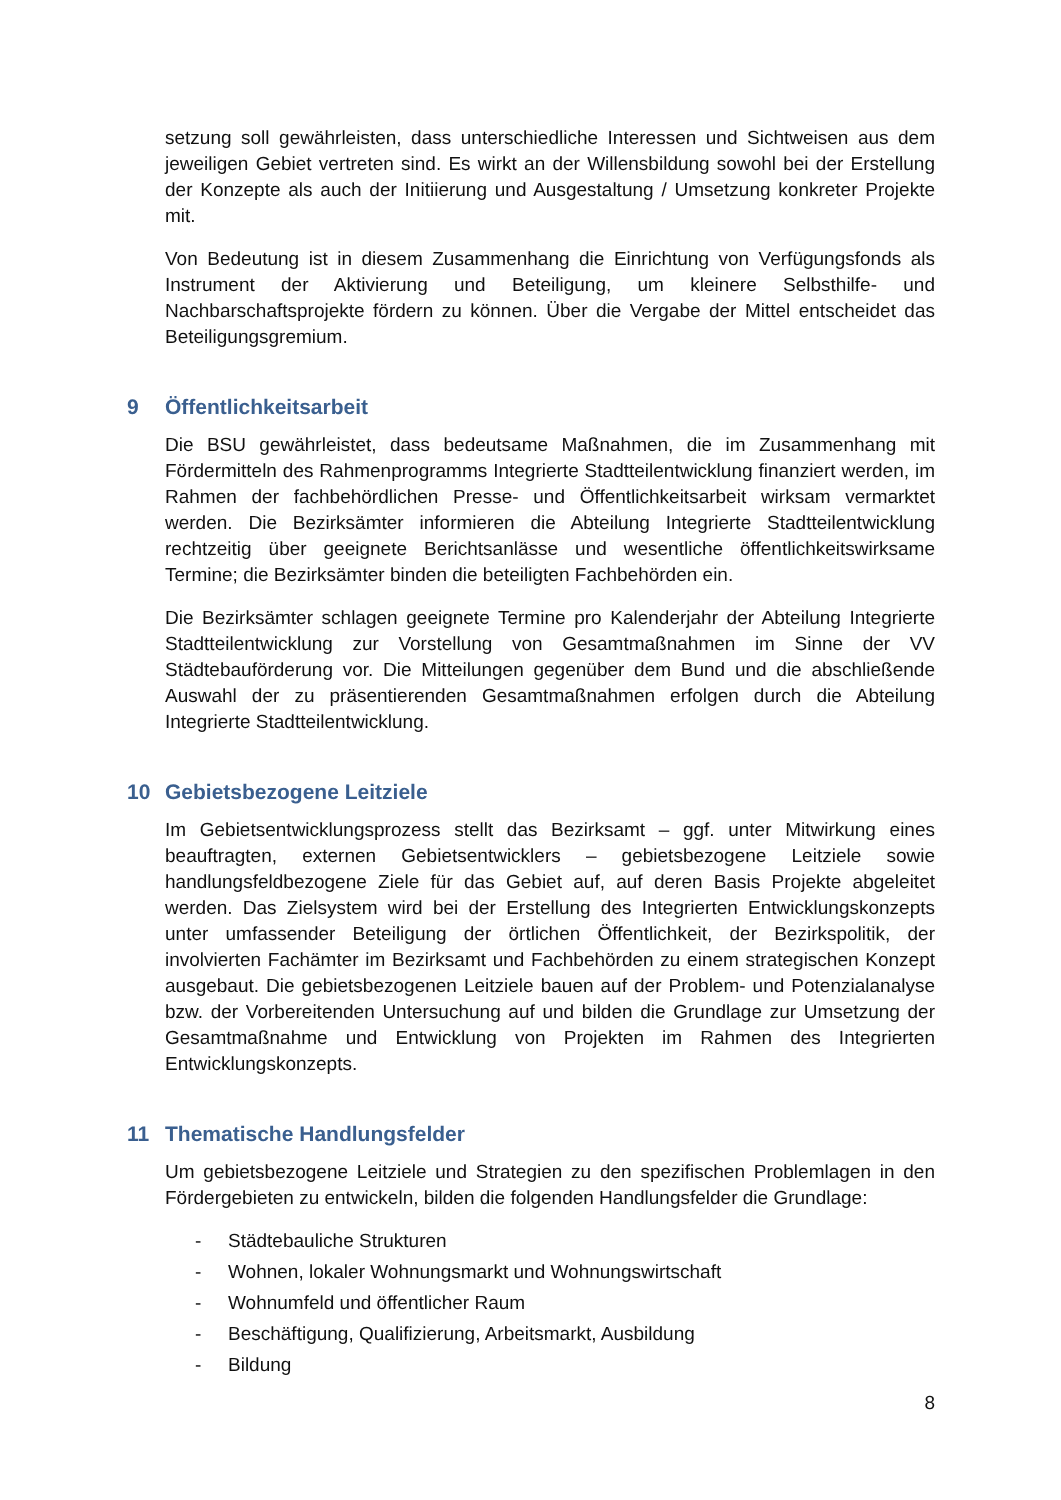setzung soll gewährleisten, dass unterschiedliche Interessen und Sichtweisen aus dem jeweiligen Gebiet vertreten sind. Es wirkt an der Willensbildung sowohl bei der Erstellung der Konzepte als auch der Initiierung und Ausgestaltung / Umsetzung konkreter Projekte mit.
Von Bedeutung ist in diesem Zusammenhang die Einrichtung von Verfügungsfonds als Instrument der Aktivierung und Beteiligung, um kleinere Selbsthilfe- und Nachbarschaftsprojekte fördern zu können. Über die Vergabe der Mittel entscheidet das Beteiligungsgremium.
9 Öffentlichkeitsarbeit
Die BSU gewährleistet, dass bedeutsame Maßnahmen, die im Zusammenhang mit Fördermitteln des Rahmenprogramms Integrierte Stadtteilentwicklung finanziert werden, im Rahmen der fachbehördlichen Presse- und Öffentlichkeitsarbeit wirksam vermarktet werden. Die Bezirksämter informieren die Abteilung Integrierte Stadtteilentwicklung rechtzeitig über geeignete Berichtsanlässe und wesentliche öffentlichkeitswirksame Termine; die Bezirksämter binden die beteiligten Fachbehörden ein.
Die Bezirksämter schlagen geeignete Termine pro Kalenderjahr der Abteilung Integrierte Stadtteilentwicklung zur Vorstellung von Gesamtmaßnahmen im Sinne der VV Städtebauförderung vor. Die Mitteilungen gegenüber dem Bund und die abschließende Auswahl der zu präsentierenden Gesamtmaßnahmen erfolgen durch die Abteilung Integrierte Stadtteilentwicklung.
10 Gebietsbezogene Leitziele
Im Gebietsentwicklungsprozess stellt das Bezirksamt – ggf. unter Mitwirkung eines beauftragten, externen Gebietsentwicklers – gebietsbezogene Leitziele sowie handlungsfeldbezogene Ziele für das Gebiet auf, auf deren Basis Projekte abgeleitet werden. Das Zielsystem wird bei der Erstellung des Integrierten Entwicklungskonzepts unter umfassender Beteiligung der örtlichen Öffentlichkeit, der Bezirkspolitik, der involvierten Fachämter im Bezirksamt und Fachbehörden zu einem strategischen Konzept ausgebaut. Die gebietsbezogenen Leitziele bauen auf der Problem- und Potenzialanalyse bzw. der Vorbereitenden Untersuchung auf und bilden die Grundlage zur Umsetzung der Gesamtmaßnahme und Entwicklung von Projekten im Rahmen des Integrierten Entwicklungskonzepts.
11 Thematische Handlungsfelder
Um gebietsbezogene Leitziele und Strategien zu den spezifischen Problemlagen in den Fördergebieten zu entwickeln, bilden die folgenden Handlungsfelder die Grundlage:
- Städtebauliche Strukturen
- Wohnen, lokaler Wohnungsmarkt und Wohnungswirtschaft
- Wohnumfeld und öffentlicher Raum
- Beschäftigung, Qualifizierung, Arbeitsmarkt, Ausbildung
- Bildung
8